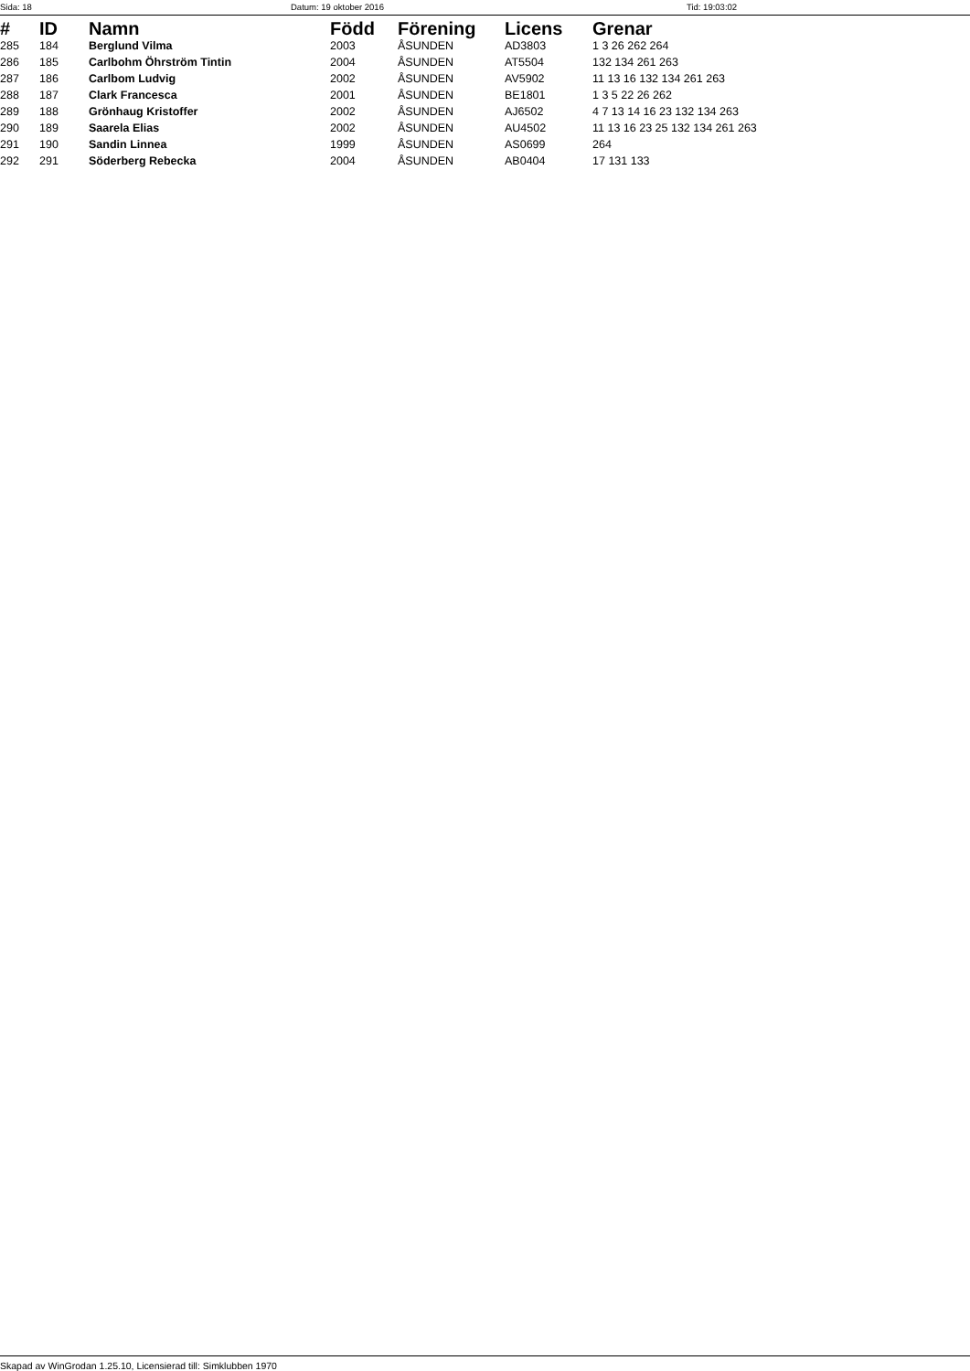Sida: 18 Datum: 19 oktober 2016 Tid: 19:03:02
| # | ID | Namn | Född | Förening | Licens | Grenar |
| --- | --- | --- | --- | --- | --- | --- |
| 285 | 184 | Berglund Vilma | 2003 | ÅSUNDEN | AD3803 | 1 3 26 262 264 |
| 286 | 185 | Carlbohm Öhrström Tintin | 2004 | ÅSUNDEN | AT5504 | 132 134 261 263 |
| 287 | 186 | Carlbom Ludvig | 2002 | ÅSUNDEN | AV5902 | 11 13 16 132 134 261 263 |
| 288 | 187 | Clark Francesca | 2001 | ÅSUNDEN | BE1801 | 1 3 5 22 26 262 |
| 289 | 188 | Grönhaug Kristoffer | 2002 | ÅSUNDEN | AJ6502 | 4 7 13 14 16 23 132 134 263 |
| 290 | 189 | Saarela Elias | 2002 | ÅSUNDEN | AU4502 | 11 13 16 23 25 132 134 261 263 |
| 291 | 190 | Sandin Linnea | 1999 | ÅSUNDEN | AS0699 | 264 |
| 292 | 291 | Söderberg Rebecka | 2004 | ÅSUNDEN | AB0404 | 17 131 133 |
Skapad av WinGrodan 1.25.10, Licensierad till: Simklubben 1970